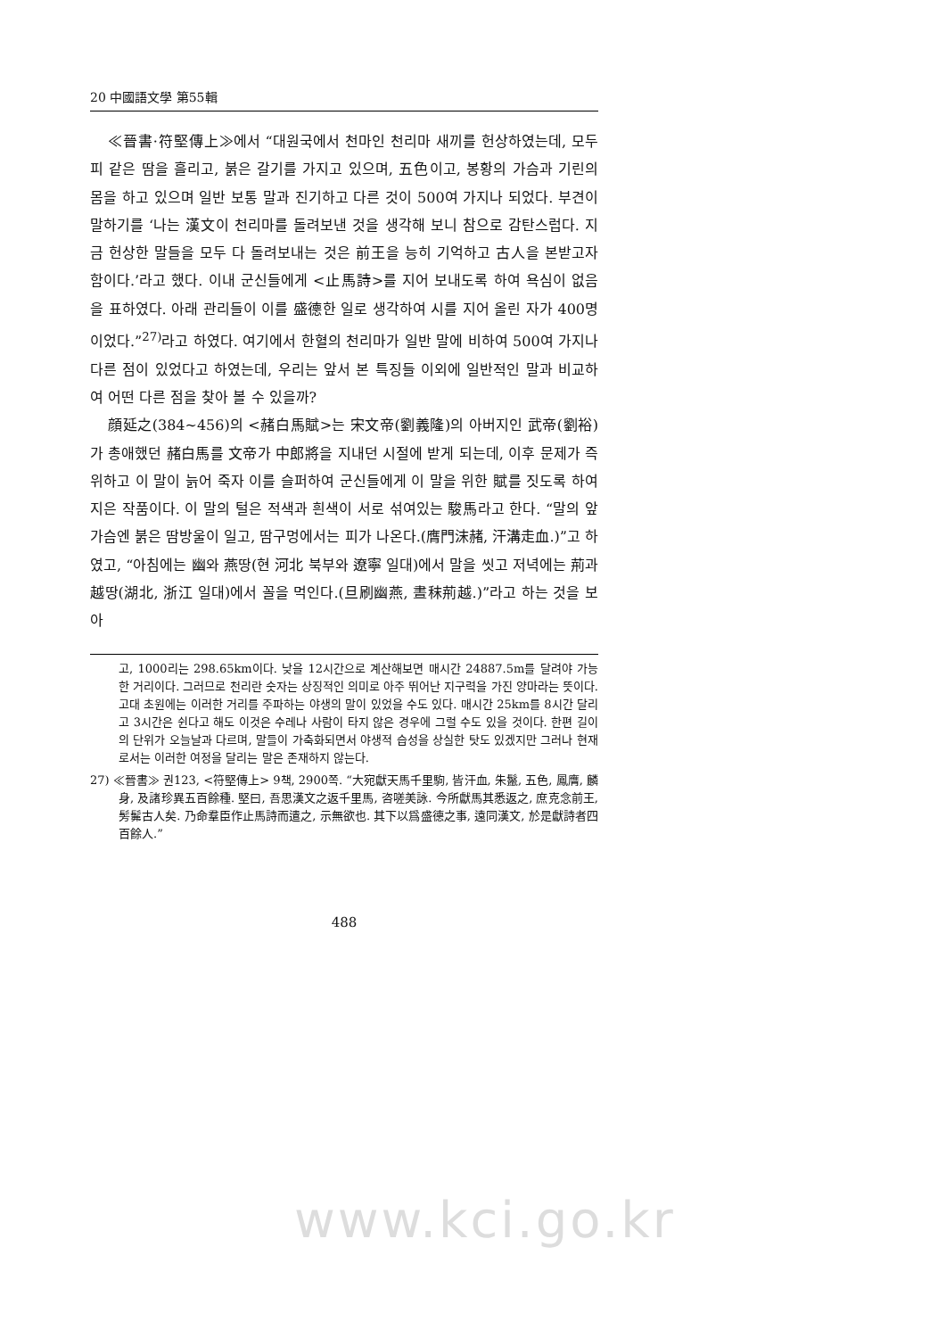20 中國語文學 第55輯
≪晉書·符堅傳上≫에서 “대원국에서 천마인 천리마 새끼를 헌상하였는데, 모두 피 같은 땀을 흘리고, 붉은 갈기를 가지고 있으며, 五色이고, 봉황의 가슴과 기린의 몸을 하고 있으며 일반 보통 말과 진기하고 다른 것이 500여 가지나 되었다. 부견이 말하기를 ‘나는 漢文이 천리마를 돌려보낸 것을 생각해 보니 참으로 감탄스럽다. 지금 헌상한 말들을 모두 다 돌려보내는 것은 前王을 능히 기억하고 古人을 본받고자 함이다.’라고 했다. 이내 군신들에게 <止馬詩>를 지어 보내도록 하여 욕심이 없음을 표하였다. 아래 관리들이 이를 盛德한 일로 생각하여 시를 지어 올린 자가 400명이었다.”<sup>27)</sup>라고 하였다. 여기에서 한혈의 천리마가 일반 말에 비하여 500여 가지나 다른 점이 있었다고 하였는데, 우리는 앞서 본 특징들 이외에 일반적인 말과 비교하여 어떤 다른 점을 찾아 볼 수 있을까?
顔延之(384~456)의 <赭白馬賦>는 宋文帝(劉義隆)의 아버지인 武帝(劉裕)가 총애했던 赭白馬를 文帝가 中郎將을 지내던 시절에 받게 되는데, 이후 문제가 즉위하고 이 말이 늙어 죽자 이를 슬퍼하여 군신들에게 이 말을 위한 賦를 짓도록 하여 지은 작품이다. 이 말의 털은 적색과 흰색이 서로 섞여있는 駿馬라고 한다. “말의 앞가슴엔 붉은 땀방울이 일고, 땀구멍에서는 피가 나온다.(膺門沫赭, 汗溝走血.)”고 하였고, “아침에는 幽와 燕땅(현 河北 북부와 遼寧 일대)에서 말을 씻고 저녁에는 荊과 越땅(湖北, 浙江 일대)에서 꼴을 먹인다.(旦刷幽燕, 晝秣荊越.)”라고 하는 것을 보아
고, 1000리는 298.65km이다. 낮을 12시간으로 계산해보면 매시간 24887.5m를 달려야 가능한 거리이다. 그러므로 천리란 숫자는 상징적인 의미로 아주 뛰어난 지구력을 가진 양마라는 뜻이다. 고대 초원에는 이러한 거리를 주파하는 야생의 말이 있었을 수도 있다. 매시간 25km를 8시간 달리고 3시간은 쉰다고 해도 이것은 수레나 사람이 타지 않은 경우에 그럴 수도 있을 것이다. 한편 길이의 단위가 오늘날과 다르며, 말들이 가축화되면서 야생적 습성을 상실한 탓도 있겠지만 그러나 현재로서는 이러한 여정을 달리는 말은 존재하지 않는다.
27) ≪晉書≫ 권123, <符堅傳上> 9책, 2900쪽. “大宛獻天馬千里駒, 皆汗血, 朱鬣, 五色, 鳳膺, 麟身, 及諸珍異五百餘種. 堅曰, 吾思漢文之返千里馬, 咨嗟美詠. 今所獻馬其悉返之, 庶克念前王, 髣髴古人矣. 乃命羣臣作止馬詩而遣之, 示無欲也. 其下以爲盛德之事, 遠同漢文, 於是獻詩者四百餘人.”
488
www.kci.go.kr